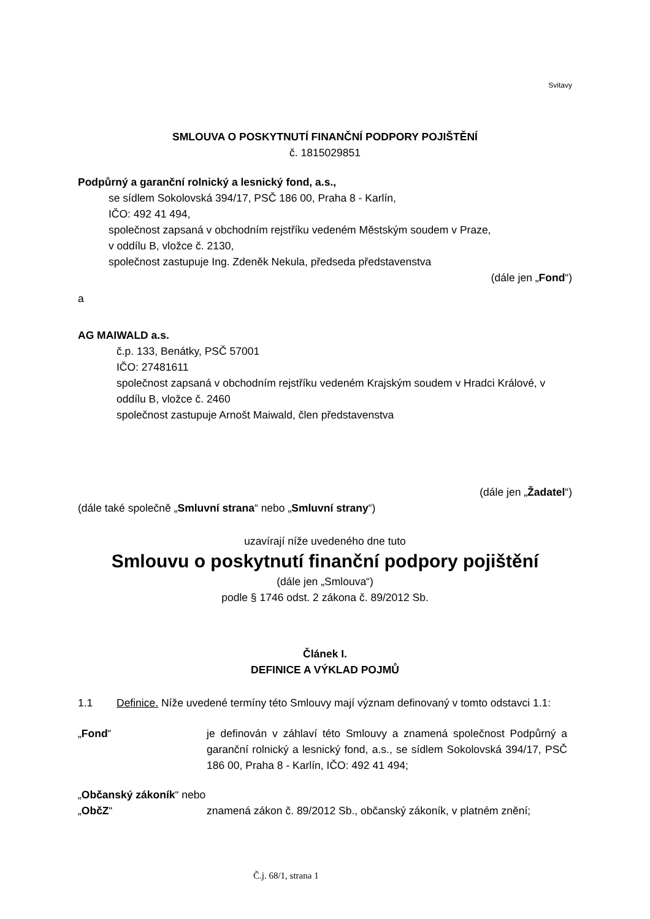Svitavy
SMLOUVA O POSKYTNUTÍ FINANČNÍ PODPORY POJIŠTĚNÍ
č. 1815029851
Podpůrný a garanční rolnický a lesnický fond, a.s.,
se sídlem Sokolovská 394/17, PSČ 186 00, Praha 8 - Karlín,
IČO: 492 41 494,
společnost zapsaná v obchodním rejstříku vedeném Městským soudem v Praze,
v oddílu B, vložce č. 2130,
společnost zastupuje Ing. Zdeněk Nekula, předseda představenstva
(dále jen „Fond“)
a
AG MAIWALD a.s.
č.p. 133, Benátky, PSČ 57001
IČO: 27481611
společnost zapsaná v obchodním rejstříku vedeném Krajským soudem v Hradci Králové, v oddílu B, vložce č. 2460
společnost zastupuje Arnošt Maiwald, člen představenstva
(dále jen „Žadatel“)
(dále také společně „Smluvní strana“ nebo „Smluvní strany“)
uzavírají níže uvedeného dne tuto
Smlouvu o poskytnutí finanční podpory pojištění
(dále jen „Smlouva“)
podle § 1746 odst. 2 zákona č. 89/2012 Sb.
Článek I.
DEFINICE A VÝKLAD POJMŮ
1.1 Definice. Níže uvedené termíny této Smlouvy mají význam definovaný v tomto odstavci 1.1:
„Fond“ je definován v záhlaví této Smlouvy a znamená společnost Podpůrný a garanční rolnický a lesnický fond, a.s., se sídlem Sokolovská 394/17, PSČ 186 00, Praha 8 - Karlín, IČO: 492 41 494;
„Občanský zákoník“ nebo „ObčZ“
znamená zákon č. 89/2012 Sb., občanský zákoník, v platném znění;
Č.j. 68/1, strana 1